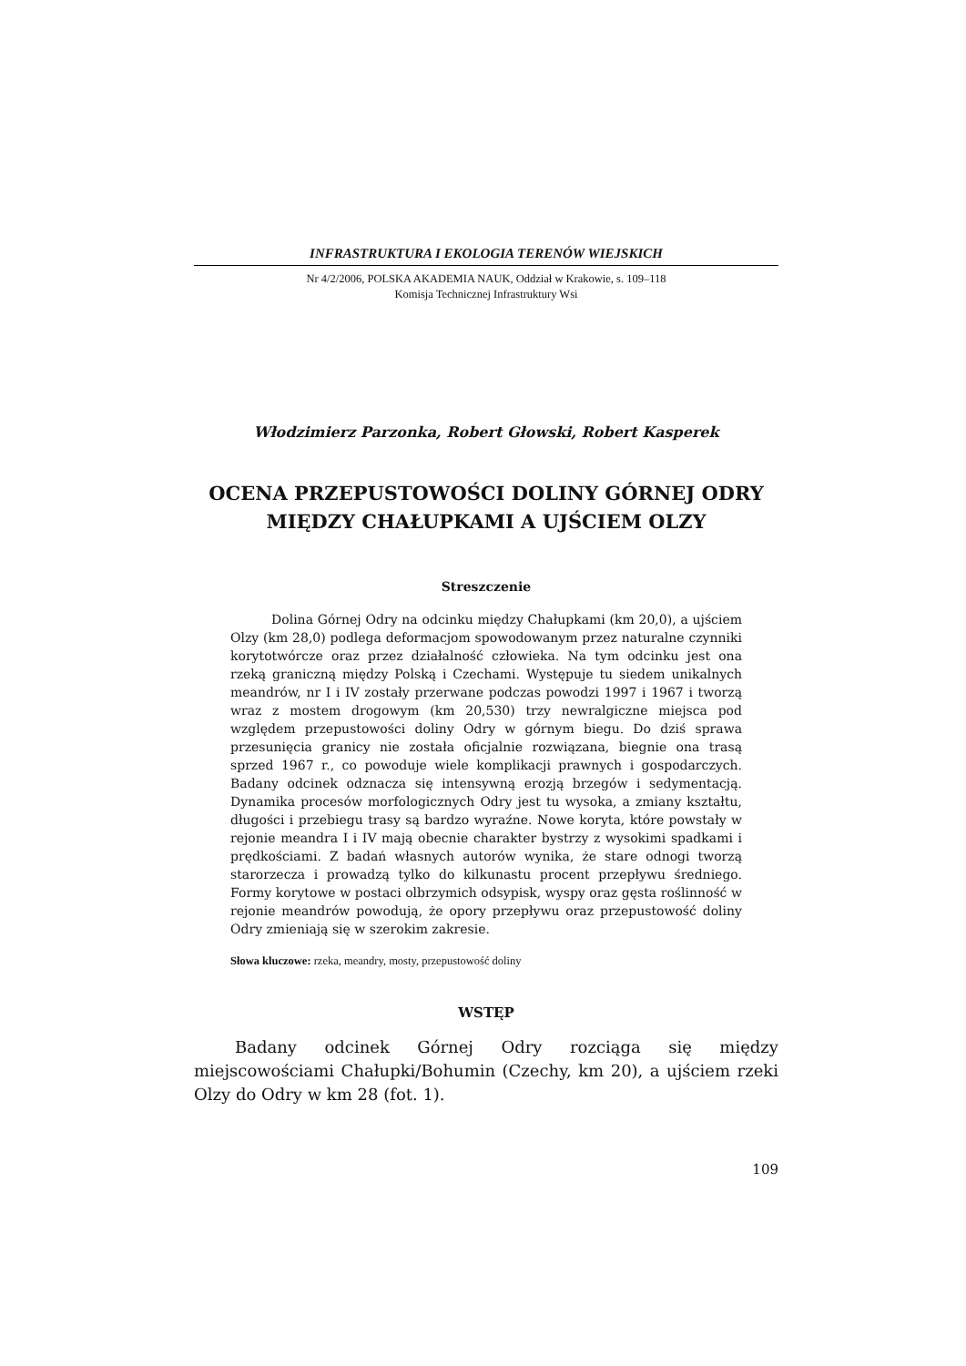INFRASTRUKTURA I EKOLOGIA TERENÓW WIEJSKICH
Nr 4/2/2006, POLSKA AKADEMIA NAUK, Oddział w Krakowie, s. 109–118
Komisja Technicznej Infrastruktury Wsi
Włodzimierz Parzonka, Robert Głowski, Robert Kasperek
OCENA PRZEPUSTOWOŚCI DOLINY GÓRNEJ ODRY MIĘDZY CHAŁUPKAMI A UJŚCIEM OLZY
Streszczenie
Dolina Górnej Odry na odcinku między Chałupkami (km 20,0), a ujściem Olzy (km 28,0) podlega deformacjom spowodowanym przez naturalne czynniki korytotwórcze oraz przez działalność człowieka. Na tym odcinku jest ona rzeką graniczną między Polską i Czechami. Występuje tu siedem unikalnych meandrów, nr I i IV zostały przerwane podczas powodzi 1997 i 1967 i tworzą wraz z mostem drogowym (km 20,530) trzy newralgiczne miejsca pod względem przepustowości doliny Odry w górnym biegu. Do dziś sprawa przesunięcia granicy nie została oficjalnie rozwiązana, biegnie ona trasą sprzed 1967 r., co powoduje wiele komplikacji prawnych i gospodarczych. Badany odcinek odznacza się intensywną erozją brzegów i sedymentacją. Dynamika procesów morfologicznych Odry jest tu wysoka, a zmiany kształtu, długości i przebiegu trasy są bardzo wyraźne. Nowe koryta, które powstały w rejonie meandra I i IV mają obecnie charakter bystrzy z wysokimi spadkami i prędkościami. Z badań własnych autorów wynika, że stare odnogi tworzą starorzecza i prowadzą tylko do kilkunastu procent przepływu średniego. Formy korytowe w postaci olbrzymich odsypisk, wyspy oraz gęsta roślinność w rejonie meandrów powodują, że opory przepływu oraz przepustowość doliny Odry zmieniają się w szerokim zakresie.
Słowa kluczowe: rzeka, meandry, mosty, przepustowość doliny
WSTĘP
Badany odcinek Górnej Odry rozciąga się między miejscowościami Chałupki/Bohumin (Czechy, km 20), a ujściem rzeki Olzy do Odry w km 28 (fot. 1).
109